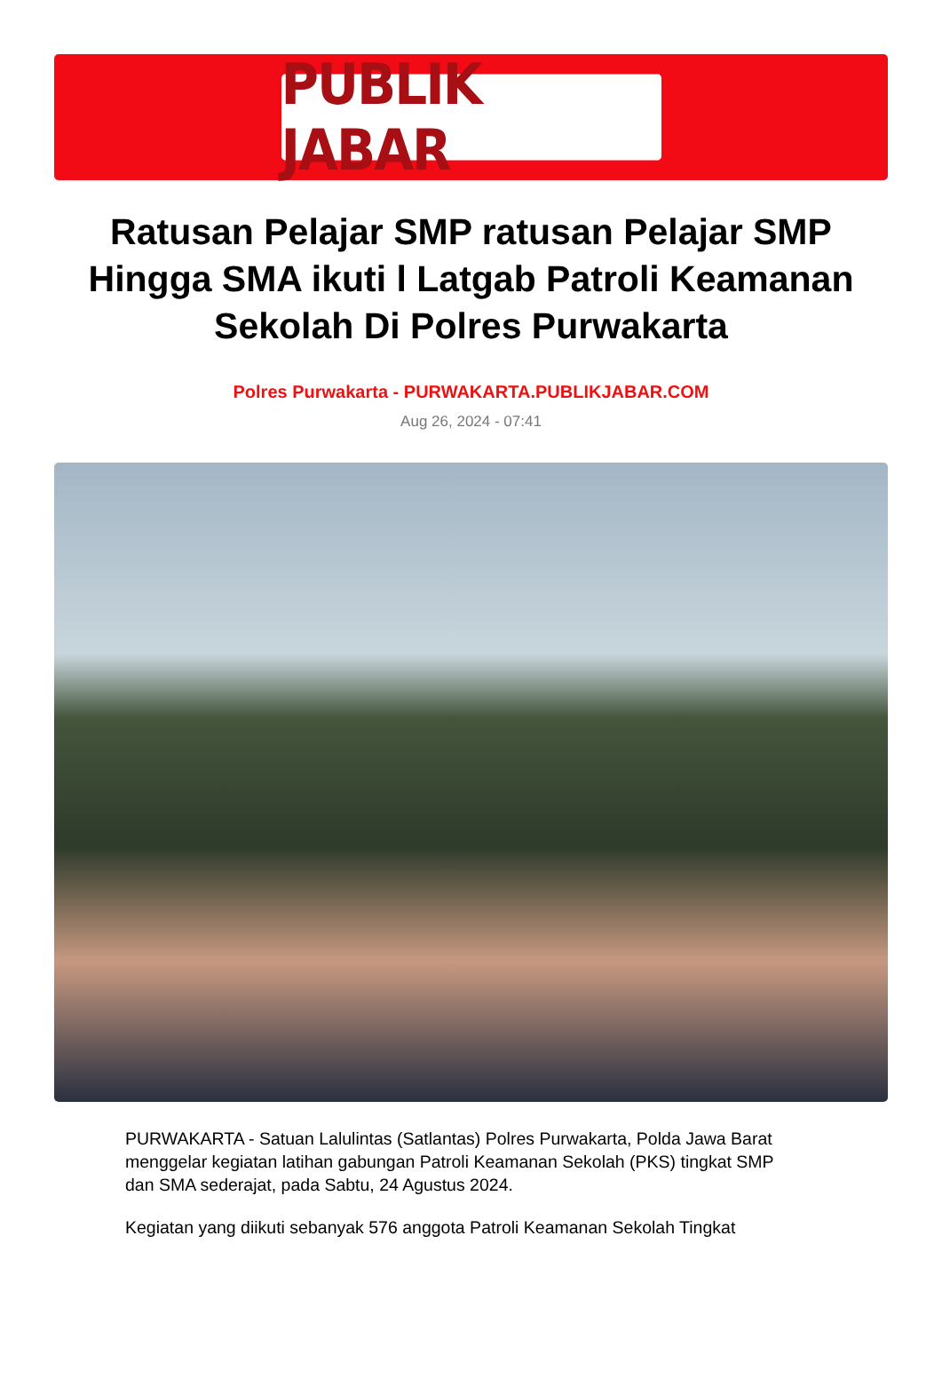PUBLIK JABAR
Ratusan Pelajar SMP ratusan Pelajar SMP Hingga SMA ikuti l Latgab Patroli Keamanan Sekolah Di Polres Purwakarta
Polres Purwakarta - PURWAKARTA.PUBLIKJABAR.COM
Aug 26, 2024 - 07:41
PURWAKARTA - Satuan Lalulintas (Satlantas) Polres Purwakarta, Polda Jawa Barat menggelar kegiatan latihan gabungan Patroli Keamanan Sekolah (PKS) tingkat SMP dan SMA sederajat, pada Sabtu, 24 Agustus 2024.
Kegiatan yang diikuti sebanyak 576 anggota Patroli Keamanan Sekolah Tingkat